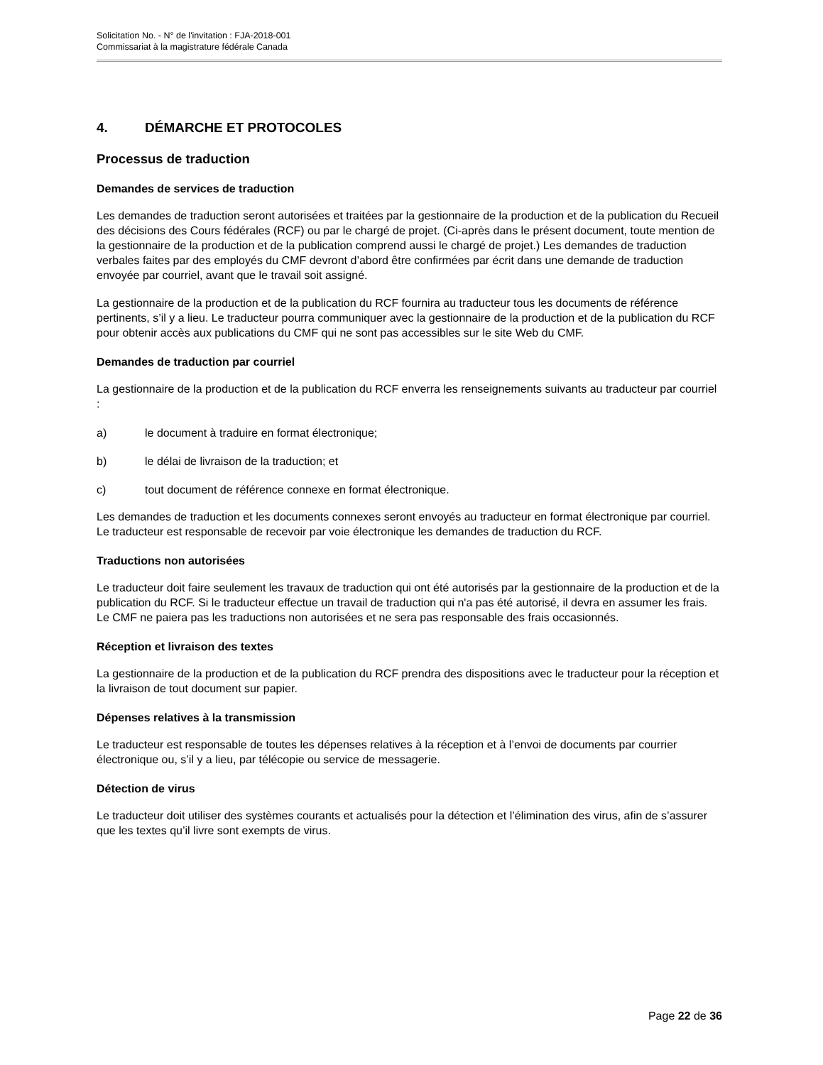Solicitation No. - N° de l'invitation : FJA-2018-001
Commissariat à la magistrature fédérale Canada
4. DÉMARCHE ET PROTOCOLES
Processus de traduction
Demandes de services de traduction
Les demandes de traduction seront autorisées et traitées par la gestionnaire de la production et de la publication du Recueil des décisions des Cours fédérales (RCF) ou par le chargé de projet. (Ci-après dans le présent document, toute mention de la gestionnaire de la production et de la publication comprend aussi le chargé de projet.) Les demandes de traduction verbales faites par des employés du CMF devront d’abord être confirmées par écrit dans une demande de traduction envoyée par courriel, avant que le travail soit assigné.
La gestionnaire de la production et de la publication du RCF fournira au traducteur tous les documents de référence pertinents, s’il y a lieu. Le traducteur pourra communiquer avec la gestionnaire de la production et de la publication du RCF pour obtenir accès aux publications du CMF qui ne sont pas accessibles sur le site Web du CMF.
Demandes de traduction par courriel
La gestionnaire de la production et de la publication du RCF enverra les renseignements suivants au traducteur par courriel :
a) le document à traduire en format électronique;
b) le délai de livraison de la traduction; et
c) tout document de référence connexe en format électronique.
Les demandes de traduction et les documents connexes seront envoyés au traducteur en format électronique par courriel. Le traducteur est responsable de recevoir par voie électronique les demandes de traduction du RCF.
Traductions non autorisées
Le traducteur doit faire seulement les travaux de traduction qui ont été autorisés par la gestionnaire de la production et de la publication du RCF. Si le traducteur effectue un travail de traduction qui n'a pas été autorisé, il devra en assumer les frais. Le CMF ne paiera pas les traductions non autorisées et ne sera pas responsable des frais occasionnés.
Réception et livraison des textes
La gestionnaire de la production et de la publication du RCF prendra des dispositions avec le traducteur pour la réception et la livraison de tout document sur papier.
Dépenses relatives à la transmission
Le traducteur est responsable de toutes les dépenses relatives à la réception et à l’envoi de documents par courrier électronique ou, s’il y a lieu, par télécopie ou service de messagerie.
Détection de virus
Le traducteur doit utiliser des systèmes courants et actualisés pour la détection et l’élimination des virus, afin de s’assurer que les textes qu’il livre sont exempts de virus.
Page 22 de 36